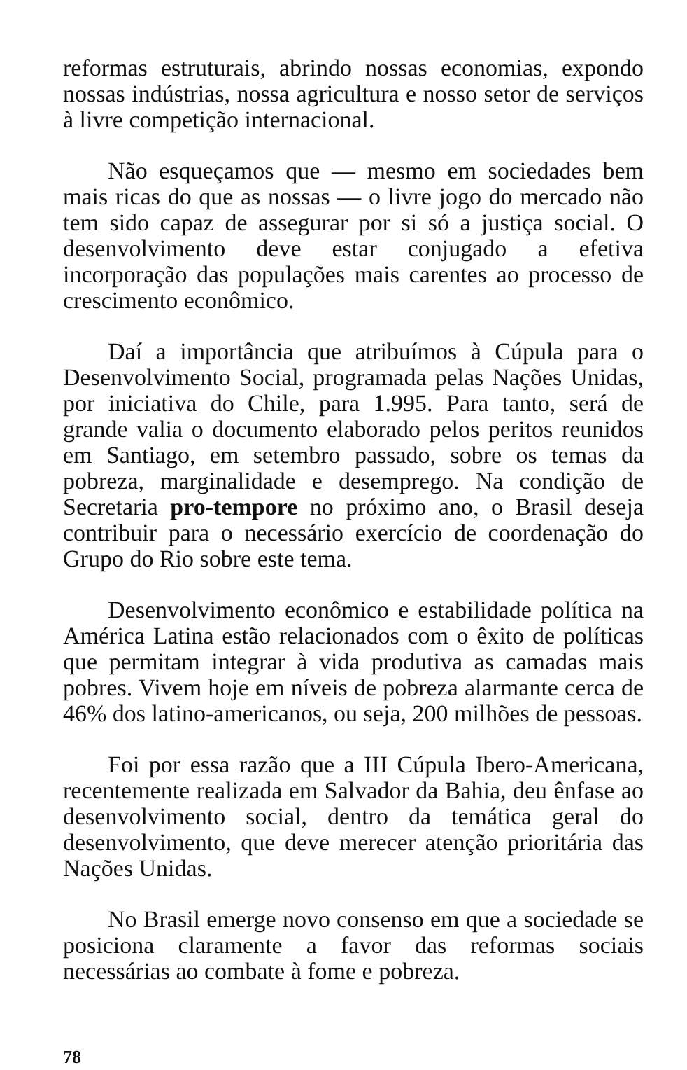reformas estruturais, abrindo nossas economias, expondo nossas indústrias, nossa agricultura e nosso setor de serviços à livre competição internacional.
Não esqueçamos que — mesmo em sociedades bem mais ricas do que as nossas — o livre jogo do mercado não tem sido capaz de assegurar por si só a justiça social. O desenvolvimento deve estar conjugado a efetiva incorporação das populações mais carentes ao processo de crescimento econômico.
Daí a importância que atribuímos à Cúpula para o Desenvolvimento Social, programada pelas Nações Unidas, por iniciativa do Chile, para 1.995. Para tanto, será de grande valia o documento elaborado pelos peritos reunidos em Santiago, em setembro passado, sobre os temas da pobreza, marginalidade e desemprego. Na condição de Secretaria pro-tempore no próximo ano, o Brasil deseja contribuir para o necessário exercício de coordenação do Grupo do Rio sobre este tema.
Desenvolvimento econômico e estabilidade política na América Latina estão relacionados com o êxito de políticas que permitam integrar à vida produtiva as camadas mais pobres. Vivem hoje em níveis de pobreza alarmante cerca de 46% dos latino-americanos, ou seja, 200 milhões de pessoas.
Foi por essa razão que a III Cúpula Ibero-Americana, recentemente realizada em Salvador da Bahia, deu ênfase ao desenvolvimento social, dentro da temática geral do desenvolvimento, que deve merecer atenção prioritária das Nações Unidas.
No Brasil emerge novo consenso em que a sociedade se posiciona claramente a favor das reformas sociais necessárias ao combate à fome e pobreza.
78